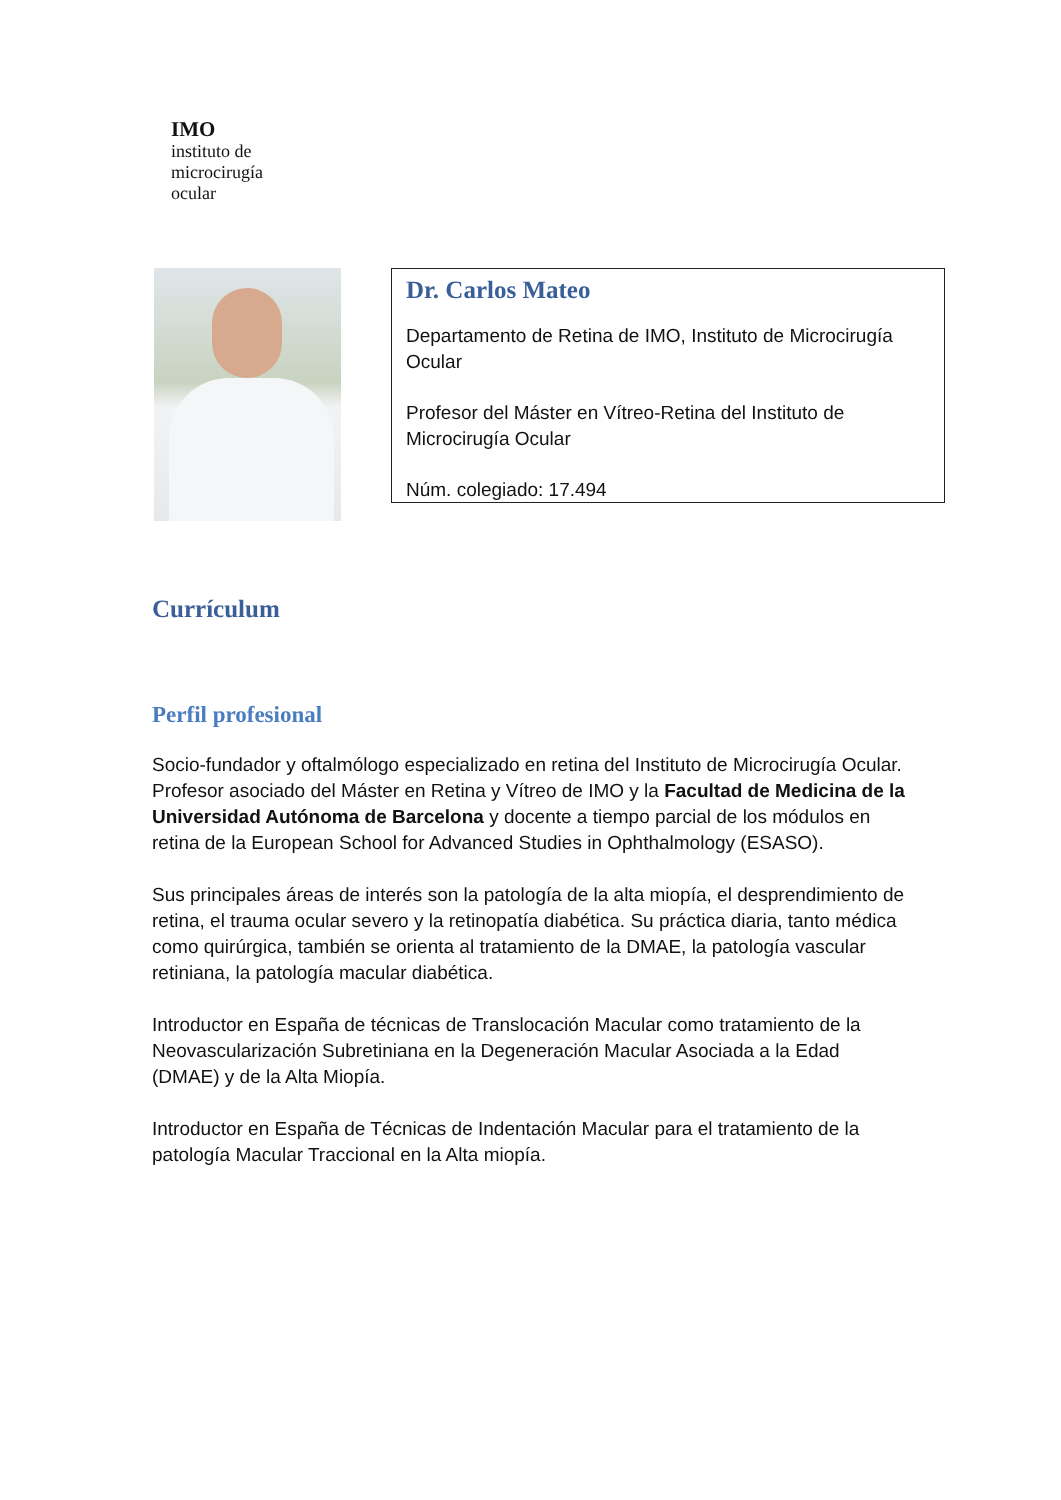IMO
instituto de
microcirugía
ocular
Dr. Carlos Mateo
Departamento de Retina de IMO, Instituto de Microcirugía Ocular
Profesor del Máster en Vítreo-Retina del Instituto de Microcirugía Ocular
Núm. colegiado: 17.494
Currículum
Perfil profesional
Socio-fundador y oftalmólogo especializado en retina del Instituto de Microcirugía Ocular. Profesor asociado del Máster en Retina y Vítreo de IMO y la Facultad de Medicina de la Universidad Autónoma de Barcelona y docente a tiempo parcial de los módulos en retina de la European School for Advanced Studies in Ophthalmology (ESASO).
Sus principales áreas de interés son la patología de la alta miopía, el desprendimiento de retina, el trauma ocular severo y la retinopatía diabética. Su práctica diaria, tanto médica como quirúrgica, también se orienta al tratamiento de la DMAE, la patología vascular retiniana, la patología macular diabética.
Introductor en España de técnicas de Translocación Macular como tratamiento de la Neovascularización Subretiniana en la Degeneración Macular Asociada a la Edad (DMAE) y de la Alta Miopía.
Introductor en España de Técnicas de Indentación Macular para el tratamiento de la patología Macular Traccional en la Alta miopía.